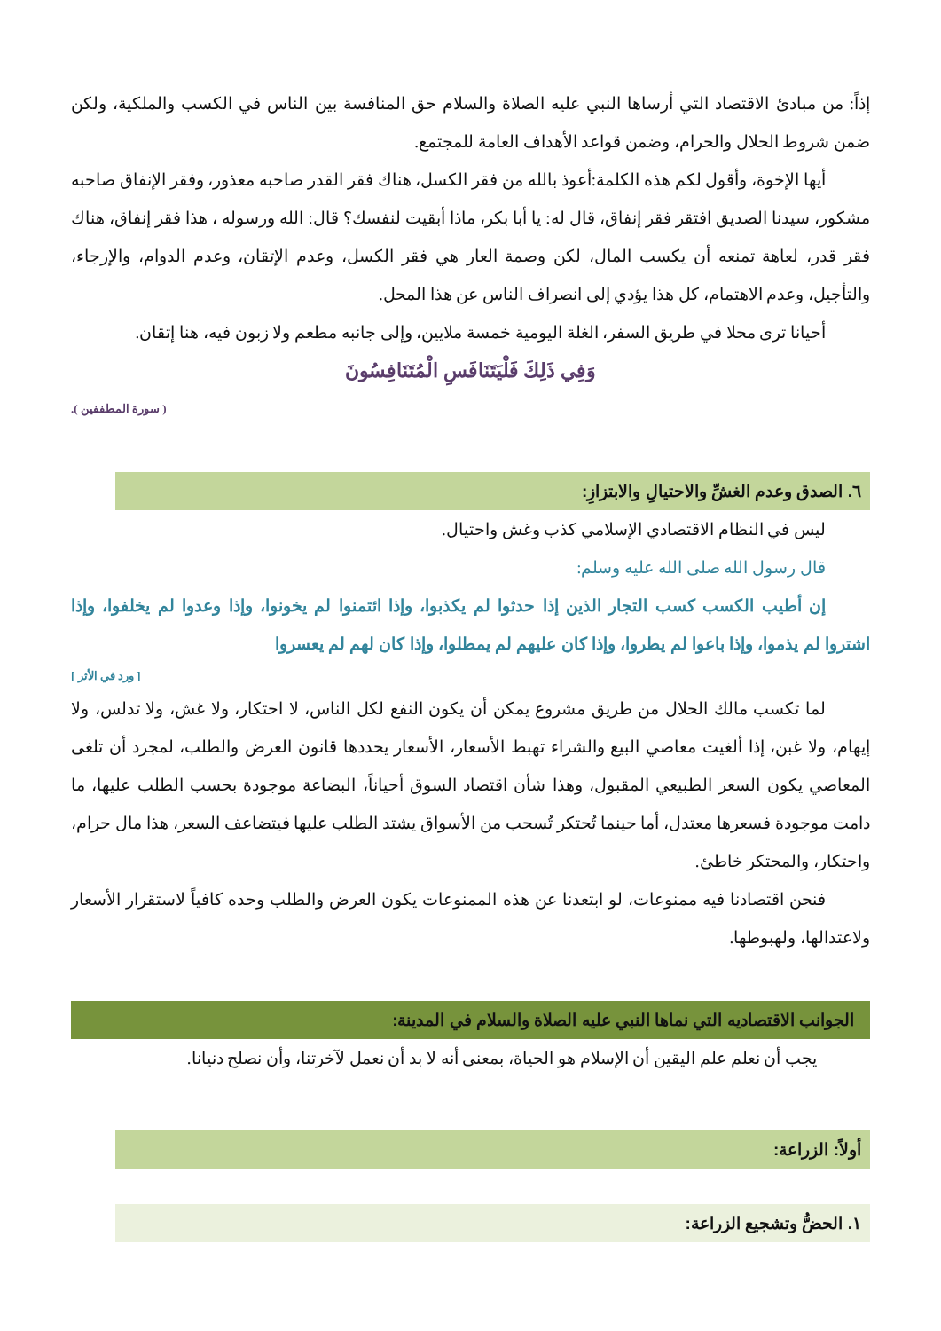إذاً: من مبادئ الاقتصاد التي أرساها النبي عليه الصلاة والسلام حق المنافسة بين الناس في الكسب والملكية، ولكن ضمن شروط الحلال والحرام، وضمن قواعد الأهداف العامة للمجتمع.
أيها الإخوة، وأقول لكم هذه الكلمة:أعوذ بالله من فقر الكسل، هناك فقر القدر صاحبه معذور، وفقر الإنفاق صاحبه مشكور، سيدنا الصديق افتقر فقر إنفاق، قال له: يا أبا بكر، ماذا أبقيت لنفسك؟ قال: الله ورسوله ، هذا فقر إنفاق، هناك فقر قدر، لعاهة تمنعه أن يكسب المال، لكن وصمة العار هي فقر الكسل، وعدم الإتقان، وعدم الدوام، والإرجاء، والتأجيل، وعدم الاهتمام، كل هذا يؤدي إلى انصراف الناس عن هذا المحل.
أحيانا ترى محلا في طريق السفر، الغلة اليومية خمسة ملايين، وإلى جانبه مطعم ولا زبون فيه، هنا إتقان.
وَفِي ذَلِكَ فَلْيَتَنَافَسِ الْمُتَنَافِسُونَ
( سورة المطففين ).
٦. الصدق وعدم الغشِّ والاحتيالِ والابتزازِ:
ليس في النظام الاقتصادي الإسلامي كذب وغش واحتيال.
قال رسول الله صلى الله عليه وسلم:
إن أطيب الكسب كسب التجار الذين إذا حدثوا لم يكذبوا، وإذا ائتمنوا لم يخونوا، وإذا وعدوا لم يخلفوا، وإذا اشتروا لم يذموا، وإذا باعوا لم يطروا، وإذا كان عليهم لم يمطلوا، وإذا كان لهم لم يعسروا
[ ورد في الأثر ]
لما تكسب مالك الحلال من طريق مشروع يمكن أن يكون النفع لكل الناس، لا احتكار، ولا غش، ولا تدلس، ولا إيهام، ولا غبن، إذا ألغيت معاصي البيع والشراء تهبط الأسعار، الأسعار يحددها قانون العرض والطلب، لمجرد أن تلغى المعاصي يكون السعر الطبيعي المقبول، وهذا شأن اقتصاد السوق أحياناً، البضاعة موجودة بحسب الطلب عليها، ما دامت موجودة فسعرها معتدل، أما حينما تُحتكر تُسحب من الأسواق يشتد الطلب عليها فيتضاعف السعر، هذا مال حرام، واحتكار، والمحتكر خاطئ.
فنحن اقتصادنا فيه ممنوعات، لو ابتعدنا عن هذه الممنوعات يكون العرض والطلب وحده كافياً لاستقرار الأسعار ولاعتدالها، ولهبوطها.
الجوانب الاقتصاديه التي نماها النبي عليه الصلاة والسلام في المدينة:
يجب أن نعلم علم اليقين أن الإسلام هو الحياة، بمعنى أنه لا بد أن نعمل لآخرتنا، وأن نصلح دنيانا.
أولاً: الزراعة:
١. الحضُّ وتشجيع الزراعة: